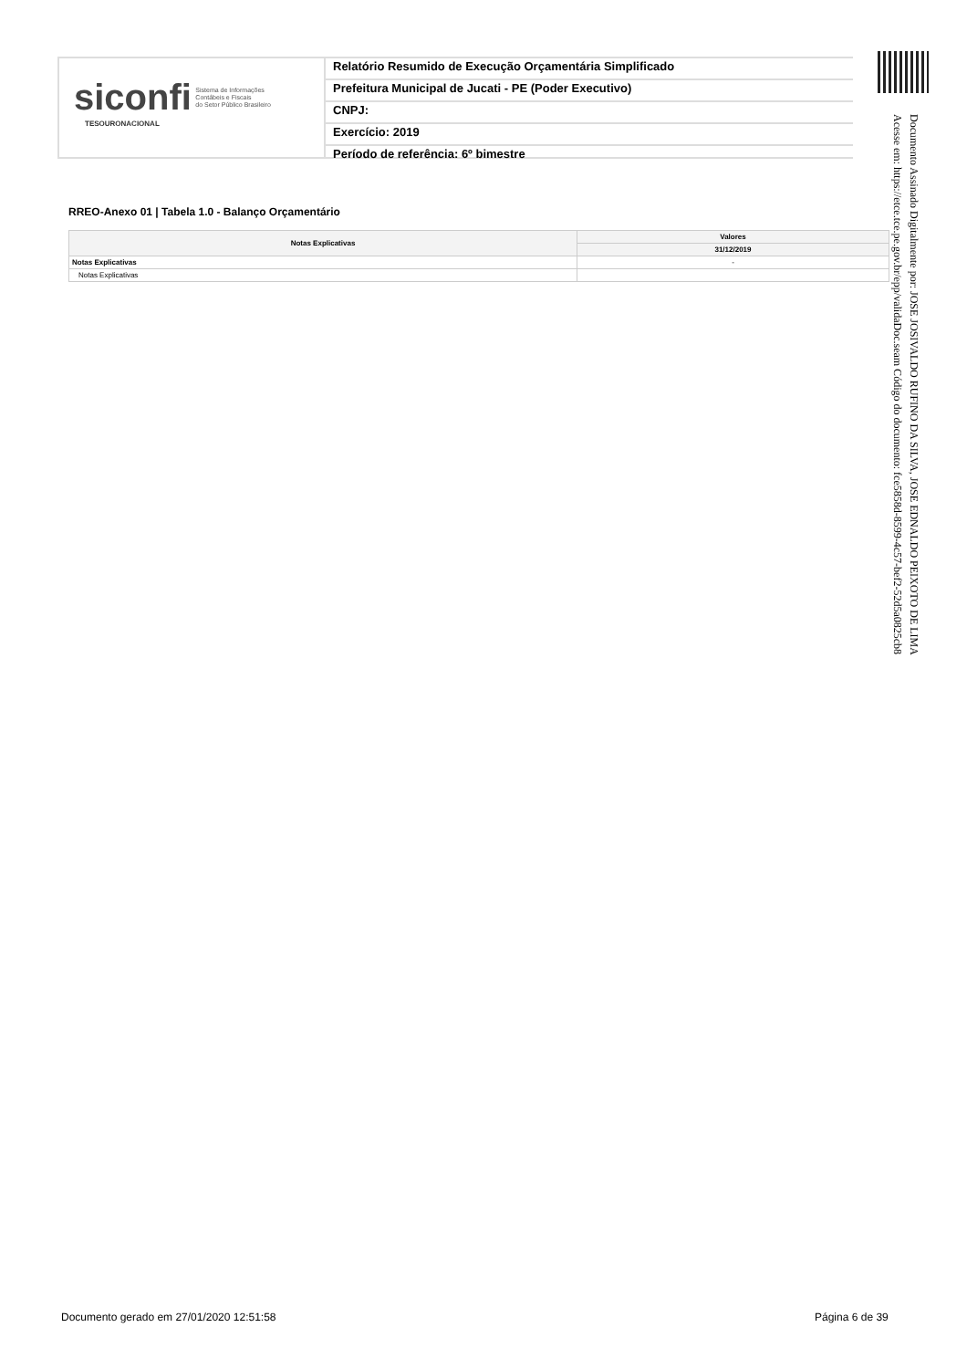siconfi Sistema de Informações
Contábeis e Fiscais
do Setor Público Brasileiro
TESOURONACIONAL
Relatório Resumido de Execução Orçamentária Simplificado
Prefeitura Municipal de Jucati - PE (Poder Executivo)
CNPJ:
Exercício: 2019
Período de referência: 6º bimestre
Documento Assinado Digitalmente por: JOSE JOSIVALDO RUFINO DA SILVA, JOSE EDNALDO PEIXOTO DE LIMA
Acesse em: https://etce.tce.pe.gov.br/epp/validaDoc.seam Código do documento: fce5858d-8599-4c57-bef2-52d5a0825cb8
RREO-Anexo 01 | Tabela 1.0 - Balanço Orçamentário
| Notas Explicativas | Valores |
| --- | --- |
| | 31/12/2019 |
| Notas Explicativas | - |
| Notas Explicativas | |
Documento gerado em 27/01/2020 12:51:58
Página 6 de 39